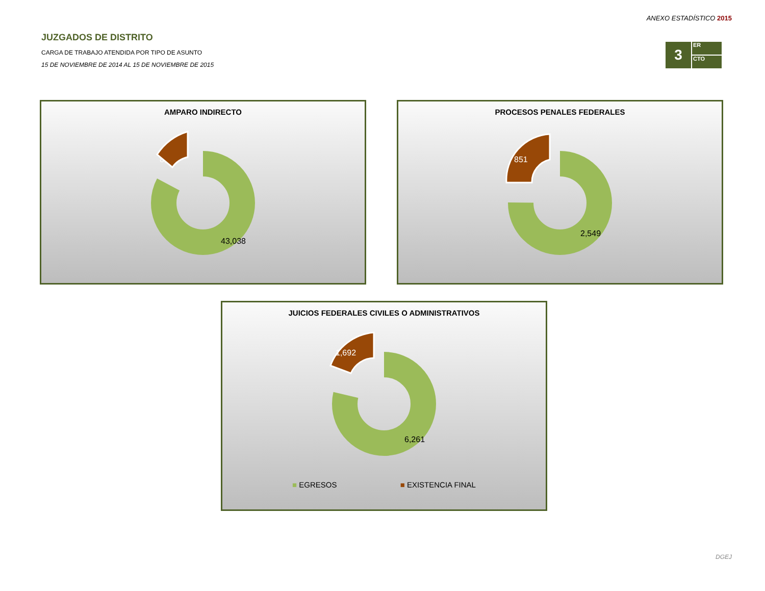ANEXO ESTADÍSTICO 2015
3
ER
CTO
JUZGADOS DE DISTRITO
CARGA DE TRABAJO ATENDIDA POR TIPO DE ASUNTO
15 DE NOVIEMBRE DE 2014 AL 15 DE NOVIEMBRE DE 2015
AMPARO INDIRECTO
43,038
8,424
PROCESOS PENALES FEDERALES
2,549
851
JUICIOS FEDERALES CIVILES O ADMINISTRATIVOS
6,261
1,692
■ EGRESOS ■ EXISTENCIA FINAL
DGEJ